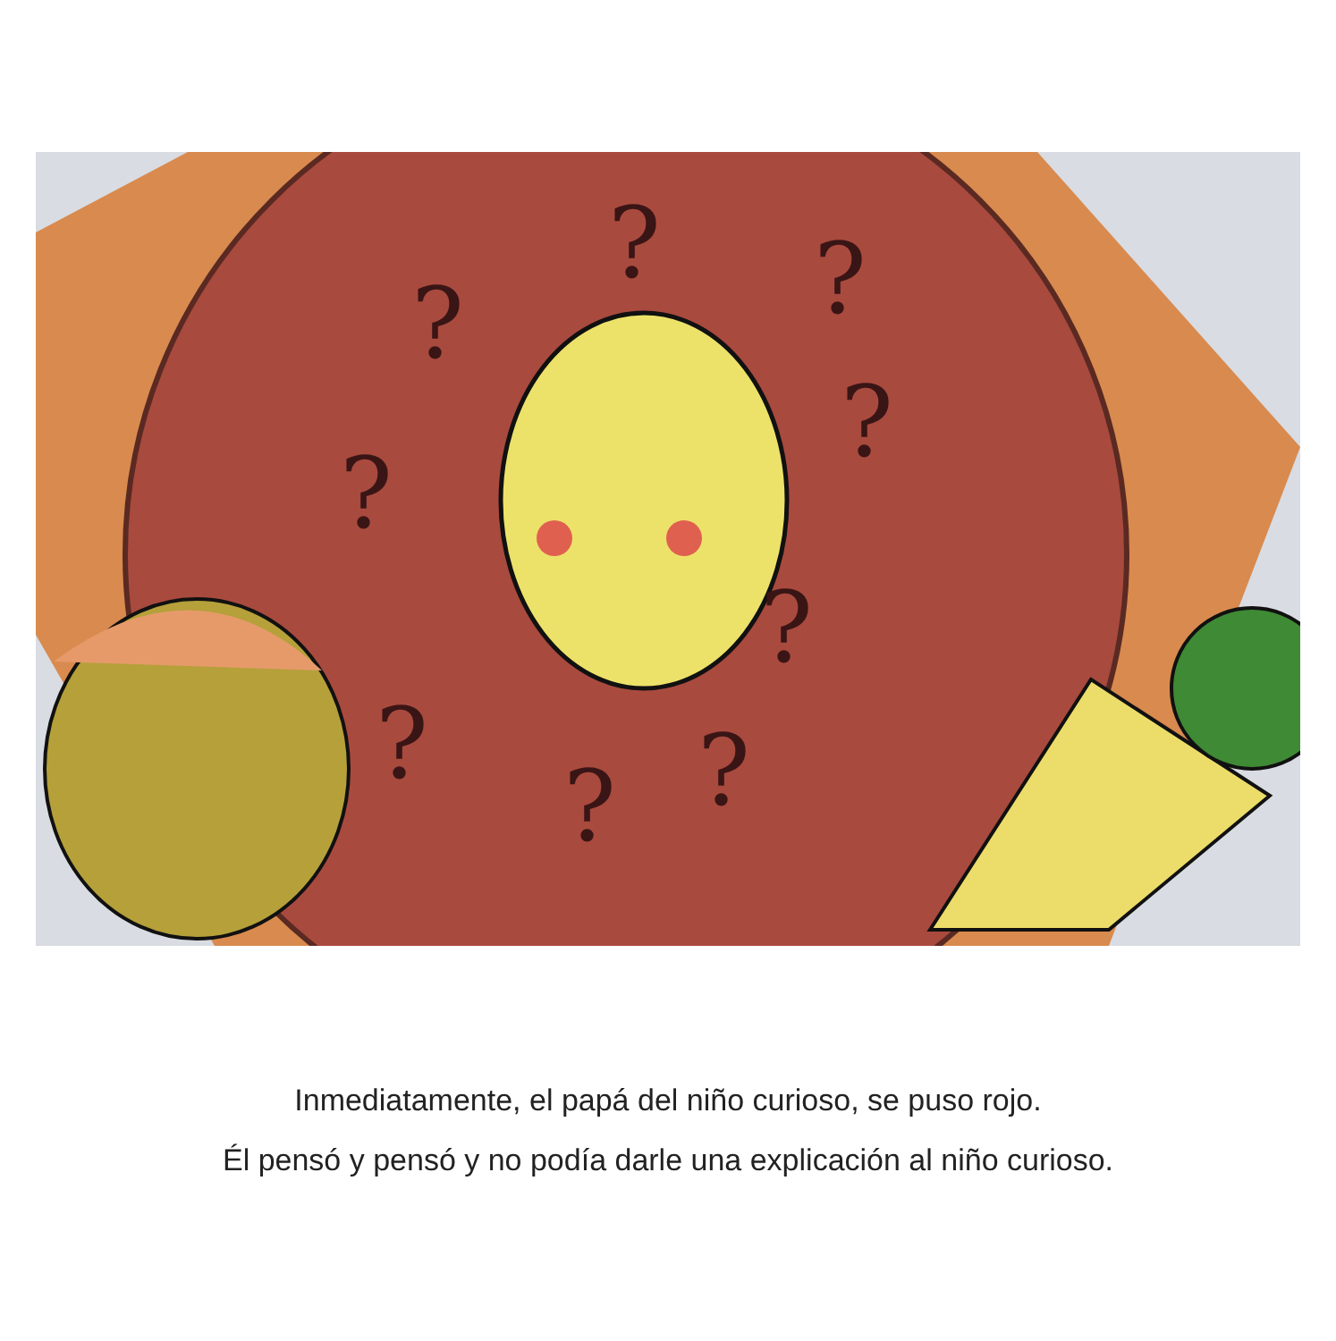?
?
?
?
?
?
?
?
?
Inmediatamente, el papá del niño curioso, se puso rojo.
Él pensó y pensó y no podía darle una explicación al niño curioso.